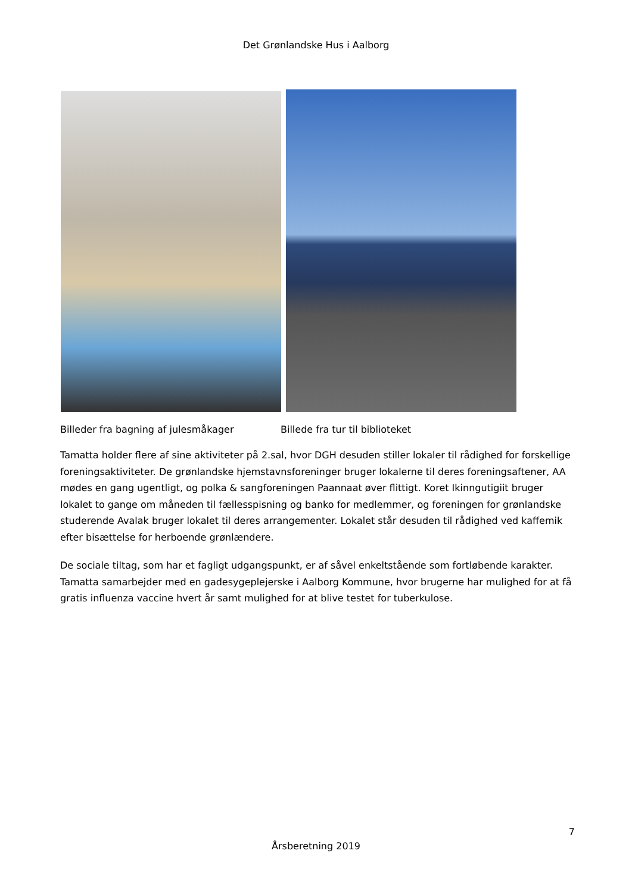Det Grønlandske Hus i Aalborg
Billeder fra bagning af julesmåkager Billede fra tur til biblioteket
Tamatta holder flere af sine aktiviteter på 2.sal, hvor DGH desuden stiller lokaler til rådighed for forskellige foreningsaktiviteter. De grønlandske hjemstavnsforeninger bruger lokalerne til deres foreningsaftener, AA mødes en gang ugentligt, og polka & sangforeningen Paannaat øver flittigt. Koret Ikinngutigiit bruger lokalet to gange om måneden til fællesspisning og banko for medlemmer, og foreningen for grønlandske studerende Avalak bruger lokalet til deres arrangementer. Lokalet står desuden til rådighed ved kaffemik efter bisættelse for herboende grønlændere.
De sociale tiltag, som har et fagligt udgangspunkt, er af såvel enkeltstående som fortløbende karakter. Tamatta samarbejder med en gadesygeplejerske i Aalborg Kommune, hvor brugerne har mulighed for at få gratis influenza vaccine hvert år samt mulighed for at blive testet for tuberkulose.
7
Årsberetning 2019